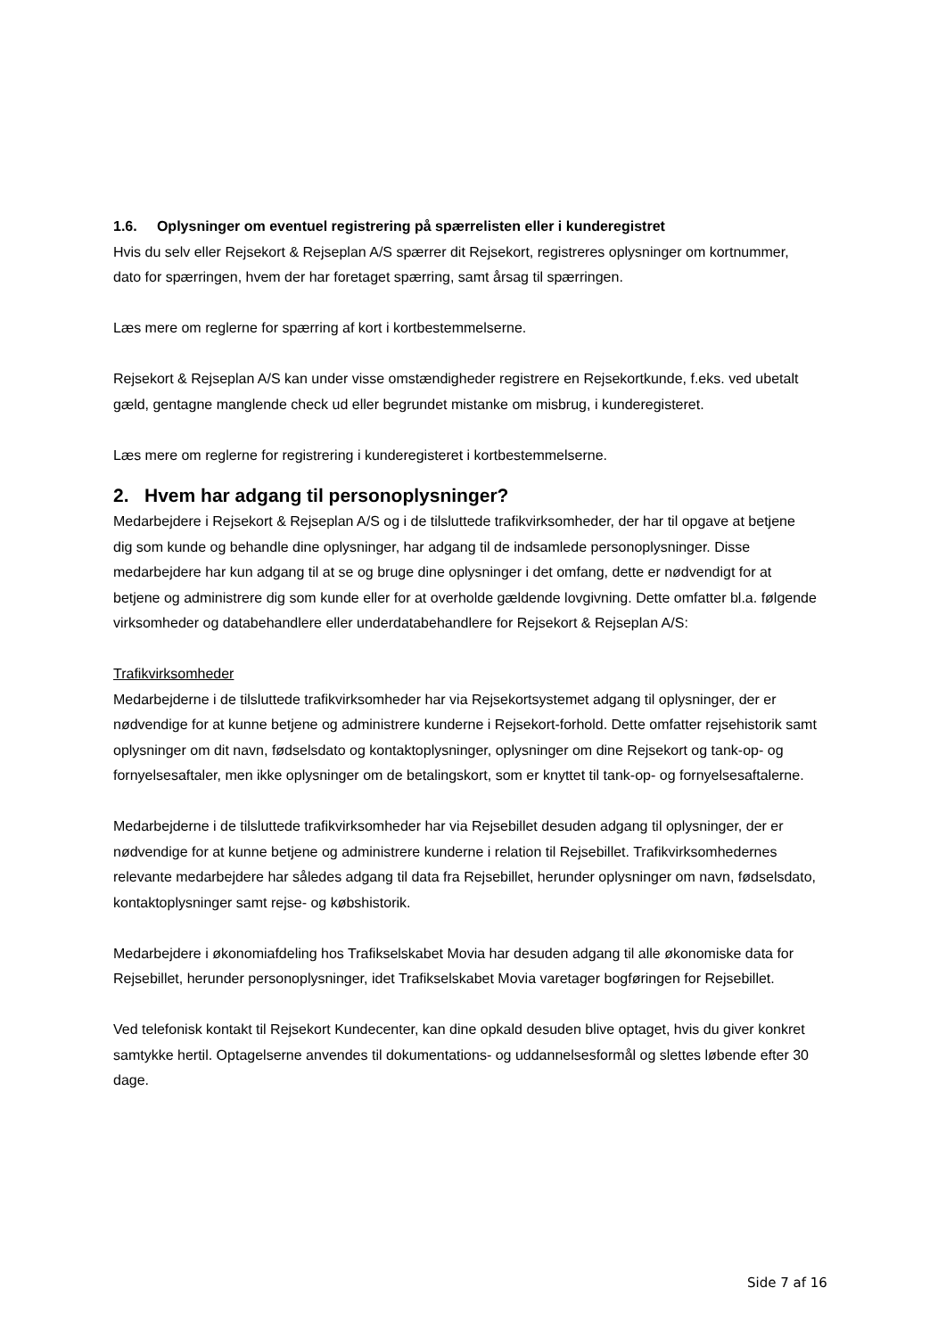1.6. Oplysninger om eventuel registrering på spærrelisten eller i kunderegistret
Hvis du selv eller Rejsekort & Rejseplan A/S spærrer dit Rejsekort, registreres oplysninger om kortnummer, dato for spærringen, hvem der har foretaget spærring, samt årsag til spærringen.
Læs mere om reglerne for spærring af kort i kortbestemmelserne.
Rejsekort & Rejseplan A/S kan under visse omstændigheder registrere en Rejsekortkunde, f.eks. ved ubetalt gæld, gentagne manglende check ud eller begrundet mistanke om misbrug, i kunderegisteret.
Læs mere om reglerne for registrering i kunderegisteret i kortbestemmelserne.
2. Hvem har adgang til personoplysninger?
Medarbejdere i Rejsekort & Rejseplan A/S og i de tilsluttede trafikvirksomheder, der har til opgave at betjene dig som kunde og behandle dine oplysninger, har adgang til de indsamlede personoplysninger. Disse medarbejdere har kun adgang til at se og bruge dine oplysninger i det omfang, dette er nødvendigt for at betjene og administrere dig som kunde eller for at overholde gældende lovgivning. Dette omfatter bl.a. følgende virksomheder og databehandlere eller underdatabehandlere for Rejsekort & Rejseplan A/S:
Trafikvirksomheder
Medarbejderne i de tilsluttede trafikvirksomheder har via Rejsekortsystemet adgang til oplysninger, der er nødvendige for at kunne betjene og administrere kunderne i Rejsekort-forhold. Dette omfatter rejsehistorik samt oplysninger om dit navn, fødselsdato og kontaktoplysninger, oplysninger om dine Rejsekort og tank-op- og fornyelsesaftaler, men ikke oplysninger om de betalingskort, som er knyttet til tank-op- og fornyelsesaftalerne.
Medarbejderne i de tilsluttede trafikvirksomheder har via Rejsebillet desuden adgang til oplysninger, der er nødvendige for at kunne betjene og administrere kunderne i relation til Rejsebillet. Trafikvirksomhedernes relevante medarbejdere har således adgang til data fra Rejsebillet, herunder oplysninger om navn, fødselsdato, kontaktoplysninger samt rejse- og købshistorik.
Medarbejdere i økonomiafdeling hos Trafikselskabet Movia har desuden adgang til alle økonomiske data for Rejsebillet, herunder personoplysninger, idet Trafikselskabet Movia varetager bogføringen for Rejsebillet.
Ved telefonisk kontakt til Rejsekort Kundecenter, kan dine opkald desuden blive optaget, hvis du giver konkret samtykke hertil. Optagelserne anvendes til dokumentations- og uddannelsesformål og slettes løbende efter 30 dage.
Side 7 af 16